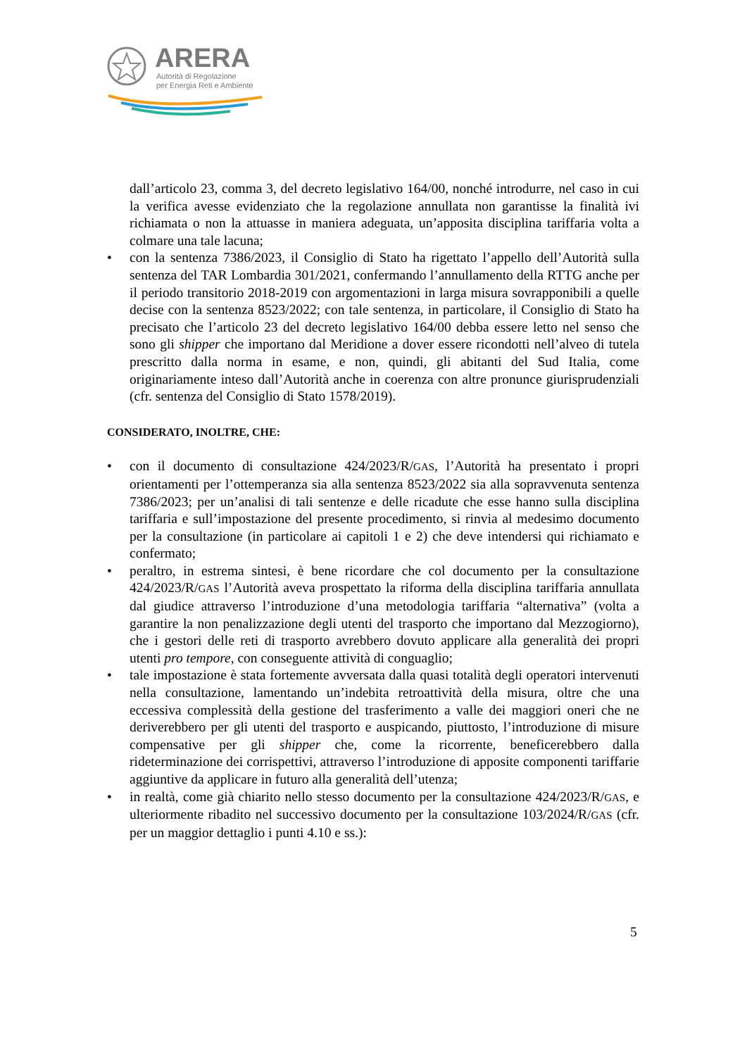ARERA
Autorità di Regolazione
per Energia Reti e Ambiente
dall’articolo 23, comma 3, del decreto legislativo 164/00, nonché introdurre, nel caso in cui la verifica avesse evidenziato che la regolazione annullata non garantisse la finalità ivi richiamata o non la attuasse in maniera adeguata, un’apposita disciplina tariffaria volta a colmare una tale lacuna;
• con la sentenza 7386/2023, il Consiglio di Stato ha rigettato l’appello dell’Autorità sulla sentenza del TAR Lombardia 301/2021, confermando l’annullamento della RTTG anche per il periodo transitorio 2018-2019 con argomentazioni in larga misura sovrapponibili a quelle decise con la sentenza 8523/2022; con tale sentenza, in particolare, il Consiglio di Stato ha precisato che l’articolo 23 del decreto legislativo 164/00 debba essere letto nel senso che sono gli shipper che importano dal Meridione a dover essere ricondotti nell’alveo di tutela prescritto dalla norma in esame, e non, quindi, gli abitanti del Sud Italia, come originariamente inteso dall’Autorità anche in coerenza con altre pronunce giurisprudenziali (cfr. sentenza del Consiglio di Stato 1578/2019).
CONSIDERATO, INOLTRE, CHE:
• con il documento di consultazione 424/2023/R/GAS, l’Autorità ha presentato i propri orientamenti per l’ottemperanza sia alla sentenza 8523/2022 sia alla sopravvenuta sentenza 7386/2023; per un’analisi di tali sentenze e delle ricadute che esse hanno sulla disciplina tariffaria e sull’impostazione del presente procedimento, si rinvia al medesimo documento per la consultazione (in particolare ai capitoli 1 e 2) che deve intendersi qui richiamato e confermato;
• peraltro, in estrema sintesi, è bene ricordare che col documento per la consultazione 424/2023/R/GAS l’Autorità aveva prospettato la riforma della disciplina tariffaria annullata dal giudice attraverso l’introduzione d’una metodologia tariffaria “alternativa” (volta a garantire la non penalizzazione degli utenti del trasporto che importano dal Mezzogiorno), che i gestori delle reti di trasporto avrebbero dovuto applicare alla generalità dei propri utenti pro tempore, con conseguente attività di conguaglio;
• tale impostazione è stata fortemente avversata dalla quasi totalità degli operatori intervenuti nella consultazione, lamentando un’indebita retroattività della misura, oltre che una eccessiva complessità della gestione del trasferimento a valle dei maggiori oneri che ne deriverebbero per gli utenti del trasporto e auspicando, piuttosto, l’introduzione di misure compensative per gli shipper che, come la ricorrente, beneficerebbero dalla rideterminazione dei corrispettivi, attraverso l’introduzione di apposite componenti tariffarie aggiuntive da applicare in futuro alla generalità dell’utenza;
• in realtà, come già chiarito nello stesso documento per la consultazione 424/2023/R/GAS, e ulteriormente ribadito nel successivo documento per la consultazione 103/2024/R/GAS (cfr. per un maggior dettaglio i punti 4.10 e ss.):
5